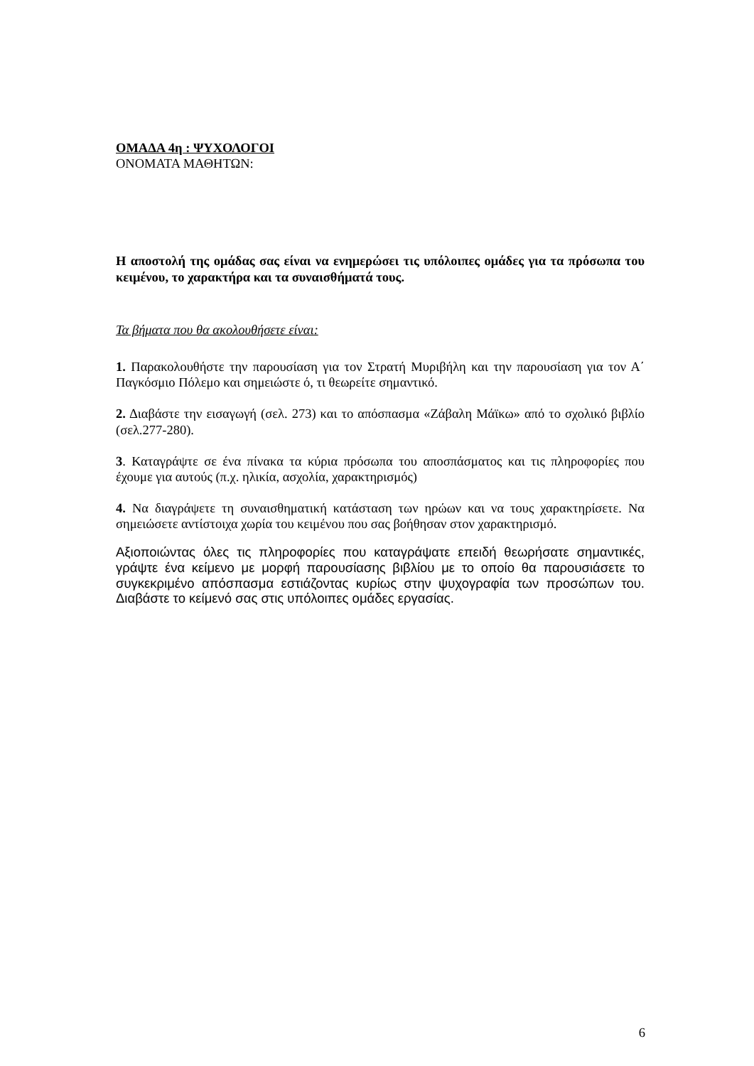ΟΜΑΔΑ 4η : ΨΥΧΟΛΟΓΟΙ
ΟΝΟΜΑΤΑ ΜΑΘΗΤΩΝ:
Η αποστολή της ομάδας σας είναι να ενημερώσει τις υπόλοιπες ομάδες για τα πρόσωπα του κειμένου, το χαρακτήρα και τα συναισθήματά τους.
Τα βήματα που θα ακολουθήσετε είναι:
1. Παρακολουθήστε την παρουσίαση για τον Στρατή Μυριβήλη και την παρουσίαση για τον Α΄ Παγκόσμιο Πόλεμο και σημειώστε ό, τι θεωρείτε σημαντικό.
2. Διαβάστε την εισαγωγή (σελ. 273) και το απόσπασμα «Ζάβαλη Μάϊκω» από το σχολικό βιβλίο (σελ.277-280).
3. Καταγράψτε σε ένα πίνακα τα κύρια πρόσωπα του αποσπάσματος και τις πληροφορίες που έχουμε για αυτούς (π.χ. ηλικία, ασχολία, χαρακτηρισμός)
4. Να διαγράψετε τη συναισθηματική κατάσταση των ηρώων και να τους χαρακτηρίσετε. Να σημειώσετε αντίστοιχα χωρία του κειμένου που σας βοήθησαν στον χαρακτηρισμό.
Αξιοποιώντας όλες τις πληροφορίες που καταγράψατε επειδή θεωρήσατε σημαντικές, γράψτε ένα κείμενο με μορφή παρουσίασης βιβλίου με το οποίο θα παρουσιάσετε το συγκεκριμένο απόσπασμα εστιάζοντας κυρίως στην ψυχογραφία των προσώπων του. Διαβάστε το κείμενό σας στις υπόλοιπες ομάδες εργασίας.
6